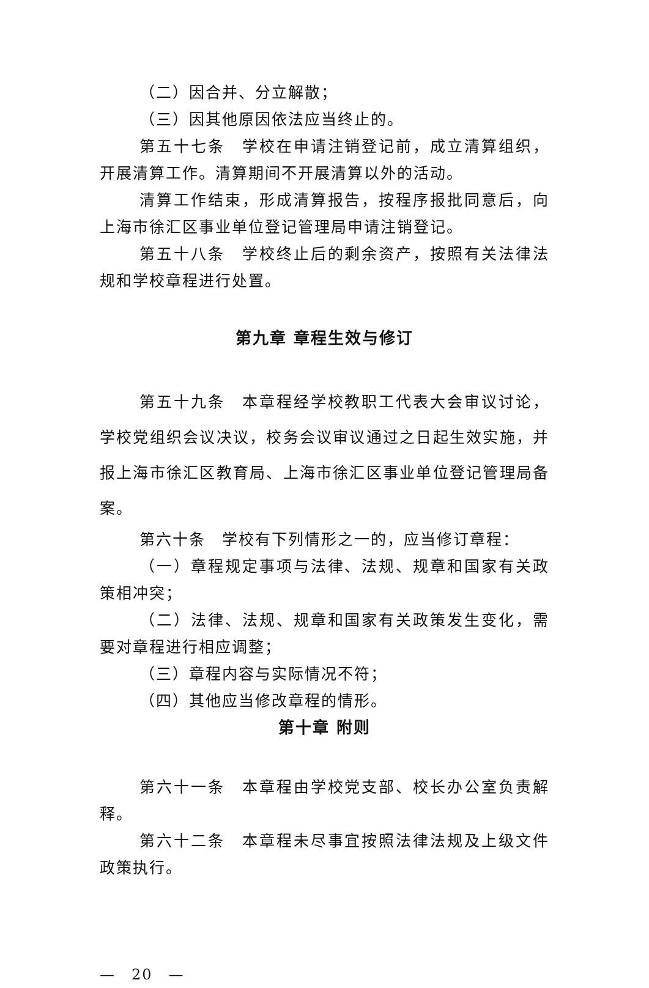（二）因合并、分立解散；
（三）因其他原因依法应当终止的。
第五十七条　学校在申请注销登记前，成立清算组织，开展清算工作。清算期间不开展清算以外的活动。
清算工作结束，形成清算报告，按程序报批同意后，向上海市徐汇区事业单位登记管理局申请注销登记。
第五十八条　学校终止后的剩余资产，按照有关法律法规和学校章程进行处置。
第九章 章程生效与修订
第五十九条　本章程经学校教职工代表大会审议讨论，学校党组织会议决议，校务会议审议通过之日起生效实施，并报上海市徐汇区教育局、上海市徐汇区事业单位登记管理局备案。
第六十条　学校有下列情形之一的，应当修订章程：
（一）章程规定事项与法律、法规、规章和国家有关政策相冲突；
（二）法律、法规、规章和国家有关政策发生变化，需要对章程进行相应调整；
（三）章程内容与实际情况不符；
（四）其他应当修改章程的情形。
第十章 附则
第六十一条　本章程由学校党支部、校长办公室负责解释。
第六十二条　本章程未尽事宜按照法律法规及上级文件政策执行。
—　20　—